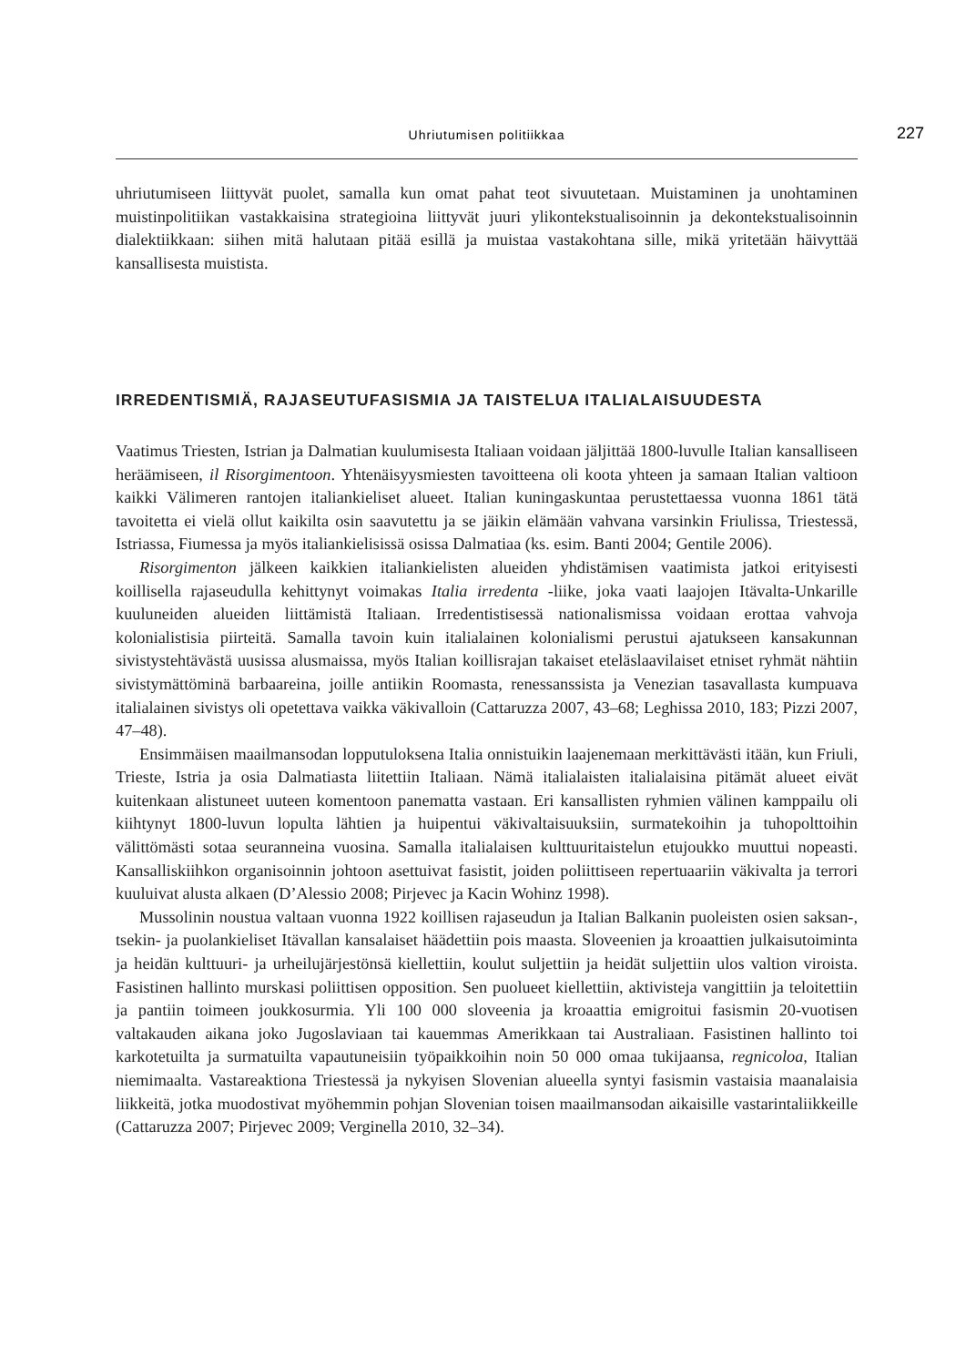Uhriutumisen politiikkaa 227
uhriutumiseen liittyvät puolet, samalla kun omat pahat teot sivuutetaan. Muistaminen ja unohtaminen muistinpolitiikan vastakkaisina strategioina liittyvät juuri ylikontekstualisoinnin ja dekontekstualisoinnin dialektiikkaan: siihen mitä halutaan pitää esillä ja muistaa vastakohtana sille, mikä yritetään häivyttää kansallisesta muistista.
IRREDENTISMIÄ, RAJASEUTUFASISMIA JA TAISTELUA ITALIALAISUUDESTA
Vaatimus Triesten, Istrian ja Dalmatian kuulumisesta Italiaan voidaan jäljittää 1800-luvulle Italian kansalliseen heräämiseen, il Risorgimentoon. Yhtenäisyysmiesten tavoitteena oli koota yhteen ja samaan Italian valtioon kaikki Välimeren rantojen italiankieliset alueet. Italian kuningaskuntaa perustettaessa vuonna 1861 tätä tavoitetta ei vielä ollut kaikilta osin saavutettu ja se jäikin elämään vahvana varsinkin Friulissa, Triestessä, Istriassa, Fiumessa ja myös italiankielisissä osissa Dalmatiaa (ks. esim. Banti 2004; Gentile 2006).
Risorgimenton jälkeen kaikkien italiankielisten alueiden yhdistämisen vaatimista jatkoi erityisesti koillisella rajaseudulla kehittynyt voimakas Italia irredenta -liike, joka vaati laajojen Itävalta-Unkarille kuuluneiden alueiden liittämistä Italiaan. Irredentistisessä nationalismissa voidaan erottaa vahvoja kolonialistisia piirteitä. Samalla tavoin kuin italialainen kolonialismi perustui ajatukseen kansakunnan sivistystehtävästä uusissa alusmaissa, myös Italian koillisrajan takaiset eteläslaavilaiset etniset ryhmät nähtiin sivistymättöminä barbaareina, joille antiikin Roomasta, renessanssista ja Venezian tasavallasta kumpuava italialainen sivistys oli opetettava vaikka väkivalloin (Cattaruzza 2007, 43–68; Leghissa 2010, 183; Pizzi 2007, 47–48).
Ensimmäisen maailmansodan lopputuloksena Italia onnistuikin laajenemaan merkittävästi itään, kun Friuli, Trieste, Istria ja osia Dalmatiasta liitettiin Italiaan. Nämä italialaisten italialaisina pitämät alueet eivät kuitenkaan alistuneet uuteen komentoon panematta vastaan. Eri kansallisten ryhmien välinen kamppailu oli kiihtynyt 1800-luvun lopulta lähtien ja huipentui väkivaltaisuuksiin, surmatekoihin ja tuhopolttoihin välittömästi sotaa seuranneina vuosina. Samalla italialaisen kulttuuritaistelun etujoukko muuttui nopeasti. Kansalliskiihkon organisoinnin johtoon asettuivat fasistit, joiden poliittiseen repertuaariin väkivalta ja terrori kuuluivat alusta alkaen (D’Alessio 2008; Pirjevec ja Kacin Wohinz 1998).
Mussolinin noustua valtaan vuonna 1922 koillisen rajaseudun ja Italian Balkanin puoleisten osien saksan-, tsekin- ja puolankieliset Itävallan kansalaiset häädettiin pois maasta. Sloveenien ja kroaattien julkaisutoiminta ja heidän kulttuuri- ja urheilujärjestönsä kiellettiin, koulut suljettiin ja heidät suljettiin ulos valtion viroista. Fasistinen hallinto murskasi poliittisen opposition. Sen puolueet kiellettiin, aktivisteja vangittiin ja teloitettiin ja pantiin toimeen joukkosurmia. Yli 100 000 sloveenia ja kroaattia emigroitui fasismin 20-vuotisen valtakauden aikana joko Jugoslaviaan tai kauemmas Amerikkaan tai Australiaan. Fasistinen hallinto toi karkotetuilta ja surmatuilta vapautuneisiin työpaikkoihin noin 50 000 omaa tukijaansa, regnicoloa, Italian niemimaalta. Vastareaktiona Triestessä ja nykyisen Slovenian alueella syntyi fasismin vastaisia maanalaisia liikkeitä, jotka muodostivat myöhemmin pohjan Slovenian toisen maailmansodan aikaisille vastarintaliikkeille (Cattaruzza 2007; Pirjevec 2009; Verginella 2010, 32–34).